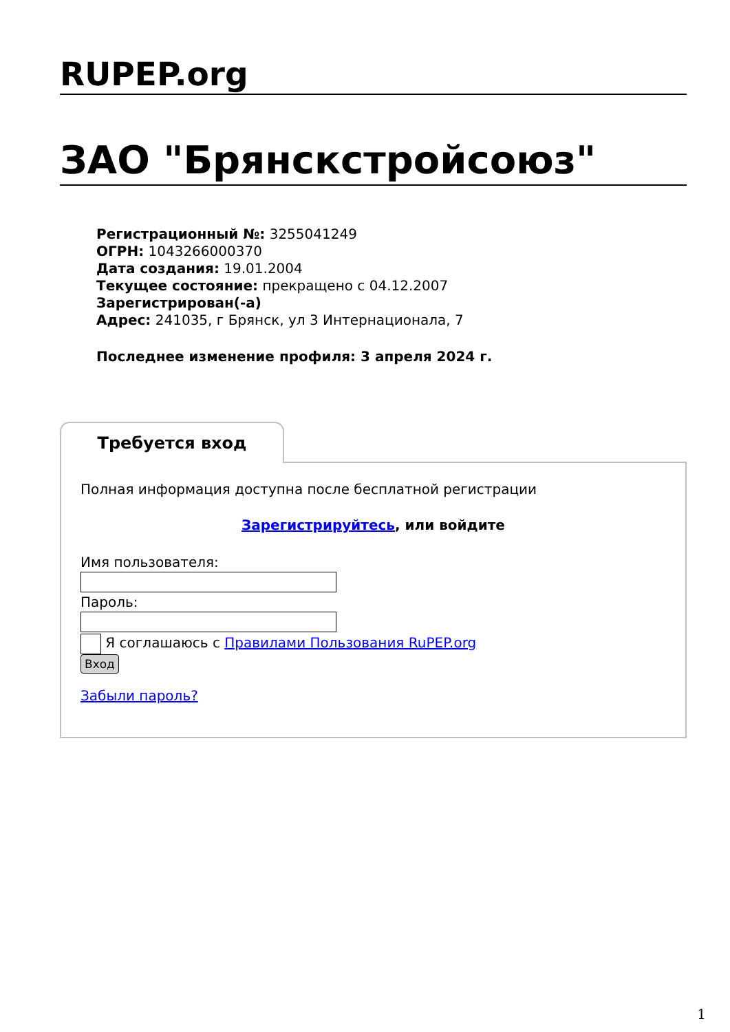RUPEP.org
ЗАО "Брянскстройсоюз"
Регистрационный №: 3255041249
ОГРН: 1043266000370
Дата создания: 19.01.2004
Текущее состояние: прекращено с 04.12.2007
Зарегистрирован(-а)
Адрес: 241035, г Брянск, ул 3 Интернационала, 7
Последнее изменение профиля: 3 апреля 2024 г.
Требуется вход
Полная информация доступна после бесплатной регистрации
Зарегистрируйтесь, или войдите
Имя пользователя:
Пароль:
Я соглашаюсь с Правилами Пользования RuPEP.org
Вход
Забыли пароль?
1